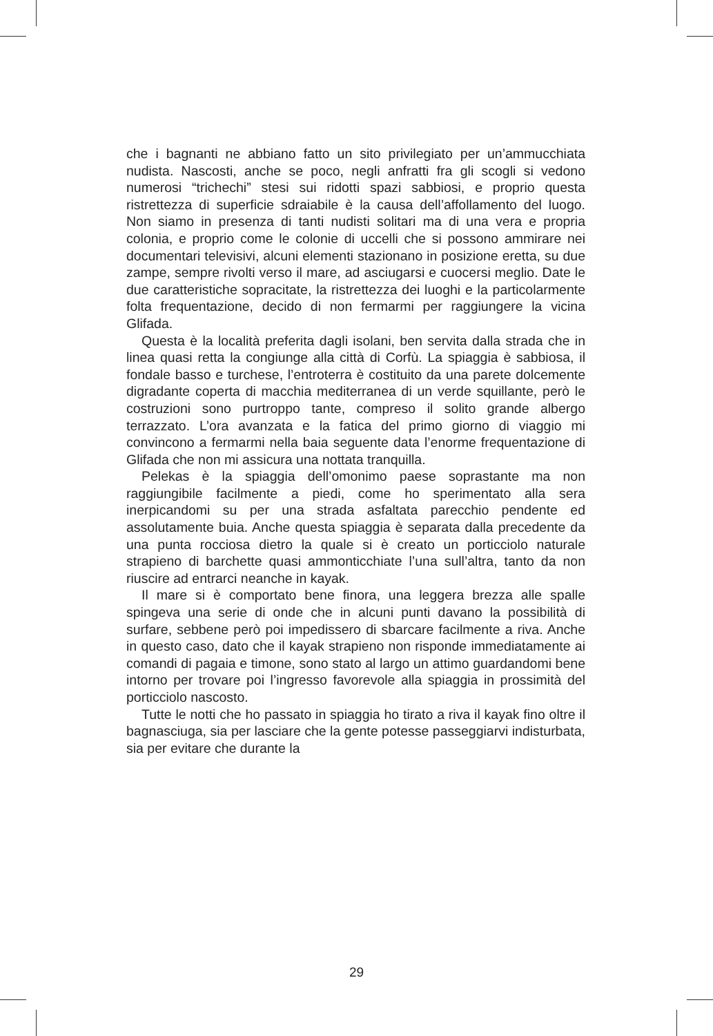che i bagnanti ne abbiano fatto un sito privilegiato per un’ammucchiata nudista. Nascosti, anche se poco, negli anfratti fra gli scogli si vedono numerosi “trichechi” stesi sui ridotti spazi sabbiosi, e proprio questa ristrettezza di superficie sdraiabile è la causa dell’affollamento del luogo. Non siamo in presenza di tanti nudisti solitari ma di una vera e propria colonia, e proprio come le colonie di uccelli che si possono ammirare nei documentari televisivi, alcuni elementi stazionano in posizione eretta, su due zampe, sempre rivolti verso il mare, ad asciugarsi e cuocersi meglio. Date le due caratteristiche sopracitate, la ristrettezza dei luoghi e la particolarmente folta frequentazione, decido di non fermarmi per raggiungere la vicina Glifada.
Questa è la località preferita dagli isolani, ben servita dalla strada che in linea quasi retta la congiunge alla città di Corfù. La spiaggia è sabbiosa, il fondale basso e turchese, l’entroterra è costituito da una parete dolcemente digradante coperta di macchia mediterranea di un verde squillante, però le costruzioni sono purtroppo tante, compreso il solito grande albergo terrazzato. L’ora avanzata e la fatica del primo giorno di viaggio mi convincono a fermarmi nella baia seguente data l’enorme frequentazione di Glifada che non mi assicura una nottata tranquilla.
Pelekas è la spiaggia dell’omonimo paese soprastante ma non raggiungibile facilmente a piedi, come ho sperimentato alla sera inerpicandomi su per una strada asfaltata parecchio pendente ed assolutamente buia. Anche questa spiaggia è separata dalla precedente da una punta rocciosa dietro la quale si è creato un porticciolo naturale strapieno di barchette quasi ammonticchiate l’una sull’altra, tanto da non riuscire ad entrarci neanche in kayak.
Il mare si è comportato bene finora, una leggera brezza alle spalle spingeva una serie di onde che in alcuni punti davano la possibilità di surfare, sebbene però poi impedissero di sbarcare facilmente a riva. Anche in questo caso, dato che il kayak strapieno non risponde immediatamente ai comandi di pagaia e timone, sono stato al largo un attimo guardandomi bene intorno per trovare poi l’ingresso favorevole alla spiaggia in prossimità del porticciolo nascosto.
Tutte le notti che ho passato in spiaggia ho tirato a riva il kayak fino oltre il bagnasciuga, sia per lasciare che la gente potesse passeggiarvi indisturbata, sia per evitare che durante la
29